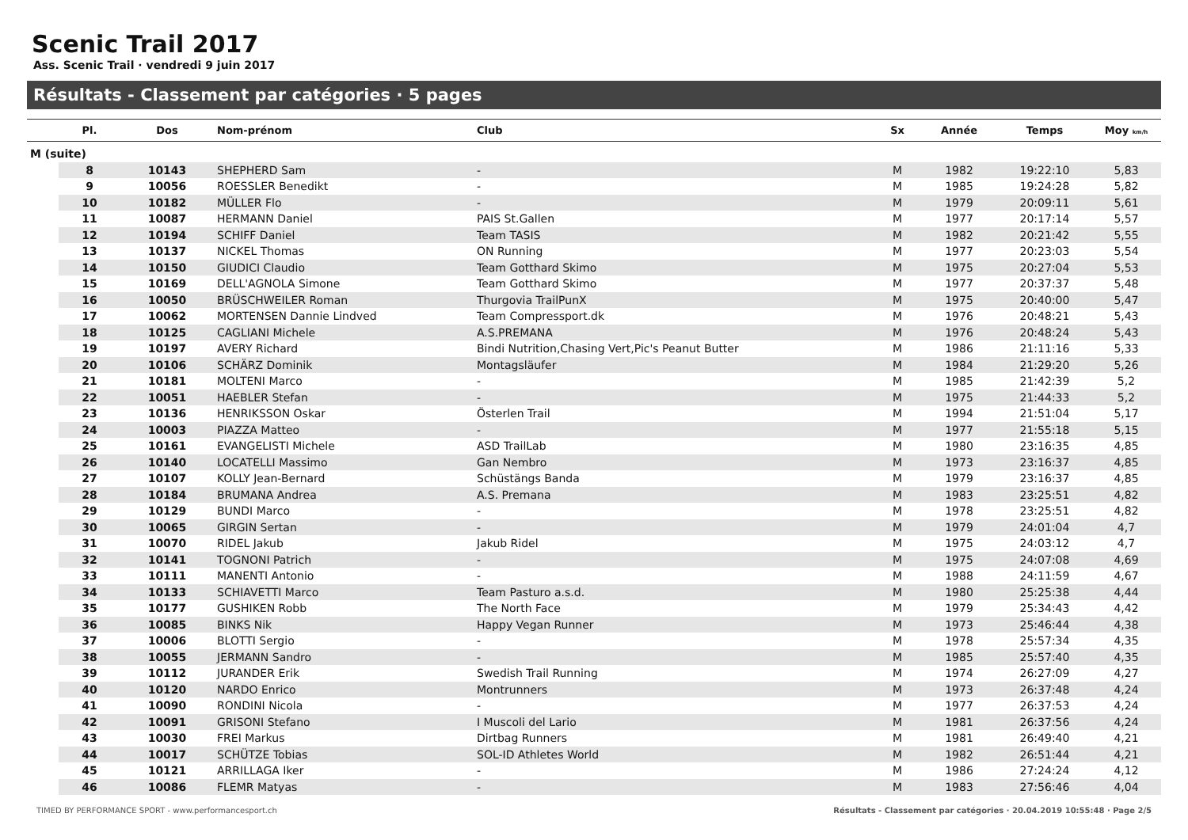Scenic Trail 2017
Ass. Scenic Trail · vendredi 9 juin 2017
Résultats - Classement par catégories · 5 pages
| | Pl. | Dos | Nom-prénom | Club | Sx | Année | Temps | Moy km/h |
| --- | --- | --- | --- | --- | --- | --- | --- | --- |
| M (suite) | | | | | | | | |
| | 8 | 10143 | SHEPHERD Sam | - | M | 1982 | 19:22:10 | 5,83 |
| | 9 | 10056 | ROESSLER Benedikt | - | M | 1985 | 19:24:28 | 5,82 |
| | 10 | 10182 | MÜLLER Flo | - | M | 1979 | 20:09:11 | 5,61 |
| | 11 | 10087 | HERMANN Daniel | PAIS St.Gallen | M | 1977 | 20:17:14 | 5,57 |
| | 12 | 10194 | SCHIFF Daniel | Team TASIS | M | 1982 | 20:21:42 | 5,55 |
| | 13 | 10137 | NICKEL Thomas | ON Running | M | 1977 | 20:23:03 | 5,54 |
| | 14 | 10150 | GIUDICI Claudio | Team Gotthard Skimo | M | 1975 | 20:27:04 | 5,53 |
| | 15 | 10169 | DELL'AGNOLA Simone | Team Gotthard Skimo | M | 1977 | 20:37:37 | 5,48 |
| | 16 | 10050 | BRÜSCHWEILER Roman | Thurgovia TrailPunX | M | 1975 | 20:40:00 | 5,47 |
| | 17 | 10062 | MORTENSEN Dannie Lindved | Team Compressport.dk | M | 1976 | 20:48:21 | 5,43 |
| | 18 | 10125 | CAGLIANI Michele | A.S.PREMANA | M | 1976 | 20:48:24 | 5,43 |
| | 19 | 10197 | AVERY Richard | Bindi Nutrition,Chasing Vert,Pic's Peanut Butter | M | 1986 | 21:11:16 | 5,33 |
| | 20 | 10106 | SCHÄRZ Dominik | Montagsläufer | M | 1984 | 21:29:20 | 5,26 |
| | 21 | 10181 | MOLTENI Marco | - | M | 1985 | 21:42:39 | 5,2 |
| | 22 | 10051 | HAEBLER Stefan | - | M | 1975 | 21:44:33 | 5,2 |
| | 23 | 10136 | HENRIKSSON Oskar | Österlen Trail | M | 1994 | 21:51:04 | 5,17 |
| | 24 | 10003 | PIAZZA Matteo | - | M | 1977 | 21:55:18 | 5,15 |
| | 25 | 10161 | EVANGELISTI Michele | ASD TrailLab | M | 1980 | 23:16:35 | 4,85 |
| | 26 | 10140 | LOCATELLI Massimo | Gan Nembro | M | 1973 | 23:16:37 | 4,85 |
| | 27 | 10107 | KOLLY Jean-Bernard | Schüstängs Banda | M | 1979 | 23:16:37 | 4,85 |
| | 28 | 10184 | BRUMANA Andrea | A.S. Premana | M | 1983 | 23:25:51 | 4,82 |
| | 29 | 10129 | BUNDI Marco | - | M | 1978 | 23:25:51 | 4,82 |
| | 30 | 10065 | GIRGIN Sertan | - | M | 1979 | 24:01:04 | 4,7 |
| | 31 | 10070 | RIDEL Jakub | Jakub Ridel | M | 1975 | 24:03:12 | 4,7 |
| | 32 | 10141 | TOGNONI Patrich | - | M | 1975 | 24:07:08 | 4,69 |
| | 33 | 10111 | MANENTI Antonio | - | M | 1988 | 24:11:59 | 4,67 |
| | 34 | 10133 | SCHIAVETTI Marco | Team Pasturo a.s.d. | M | 1980 | 25:25:38 | 4,44 |
| | 35 | 10177 | GUSHIKEN Robb | The North Face | M | 1979 | 25:34:43 | 4,42 |
| | 36 | 10085 | BINKS Nik | Happy Vegan Runner | M | 1973 | 25:46:44 | 4,38 |
| | 37 | 10006 | BLOTTI Sergio | - | M | 1978 | 25:57:34 | 4,35 |
| | 38 | 10055 | JERMANN Sandro | - | M | 1985 | 25:57:40 | 4,35 |
| | 39 | 10112 | JURANDER Erik | Swedish Trail Running | M | 1974 | 26:27:09 | 4,27 |
| | 40 | 10120 | NARDO Enrico | Montrunners | M | 1973 | 26:37:48 | 4,24 |
| | 41 | 10090 | RONDINI Nicola | - | M | 1977 | 26:37:53 | 4,24 |
| | 42 | 10091 | GRISONI Stefano | I Muscoli del Lario | M | 1981 | 26:37:56 | 4,24 |
| | 43 | 10030 | FREI Markus | Dirtbag Runners | M | 1981 | 26:49:40 | 4,21 |
| | 44 | 10017 | SCHÜTZE Tobias | SOL-ID Athletes World | M | 1982 | 26:51:44 | 4,21 |
| | 45 | 10121 | ARRILLAGA Iker | - | M | 1986 | 27:24:24 | 4,12 |
| | 46 | 10086 | FLEMR Matyas | - | M | 1983 | 27:56:46 | 4,04 |
TIMED BY PERFORMANCE SPORT - www.performancesport.ch Résultats - Classement par catégories · 20.04.2019 10:55:48 · Page 2/5